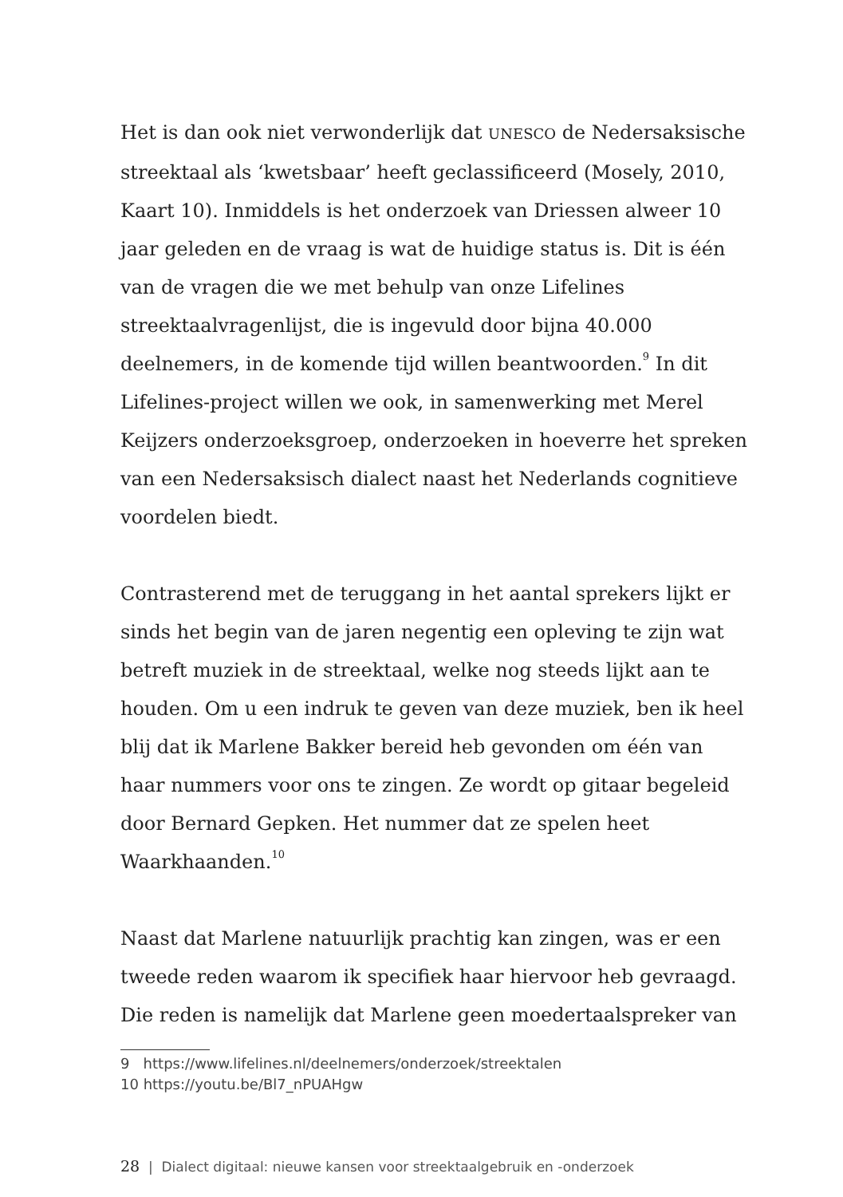Het is dan ook niet verwonderlijk dat UNESCO de Nedersaksische streektaal als ‘kwetsbaar’ heeft geclassificeerd (Mosely, 2010, Kaart 10). Inmiddels is het onderzoek van Driessen alweer 10 jaar geleden en de vraag is wat de huidige status is. Dit is één van de vragen die we met behulp van onze Lifelines streektaalvragenlijst, die is ingevuld door bijna 40.000 deelnemers, in de komende tijd willen beantwoorden.<sup>9</sup> In dit Lifelines-project willen we ook, in samenwerking met Merel Keijzers onderzoeksgroep, onderzoeken in hoeverre het spreken van een Nedersaksisch dialect naast het Nederlands cognitieve voordelen biedt.
Contrasterend met de teruggang in het aantal sprekers lijkt er sinds het begin van de jaren negentig een opleving te zijn wat betreft muziek in de streektaal, welke nog steeds lijkt aan te houden. Om u een indruk te geven van deze muziek, ben ik heel blij dat ik Marlene Bakker bereid heb gevonden om één van haar nummers voor ons te zingen. Ze wordt op gitaar begeleid door Bernard Gepken. Het nummer dat ze spelen heet Waarkhaanden.<sup>10</sup>
Naast dat Marlene natuurlijk prachtig kan zingen, was er een tweede reden waarom ik specifiek haar hiervoor heb gevraagd. Die reden is namelijk dat Marlene geen moedertaalspreker van
9 https://www.lifelines.nl/deelnemers/onderzoek/streektalen
10 https://youtu.be/Bl7_nPUAHgw
28 | Dialect digitaal: nieuwe kansen voor streektaalgebruik en -onderzoek